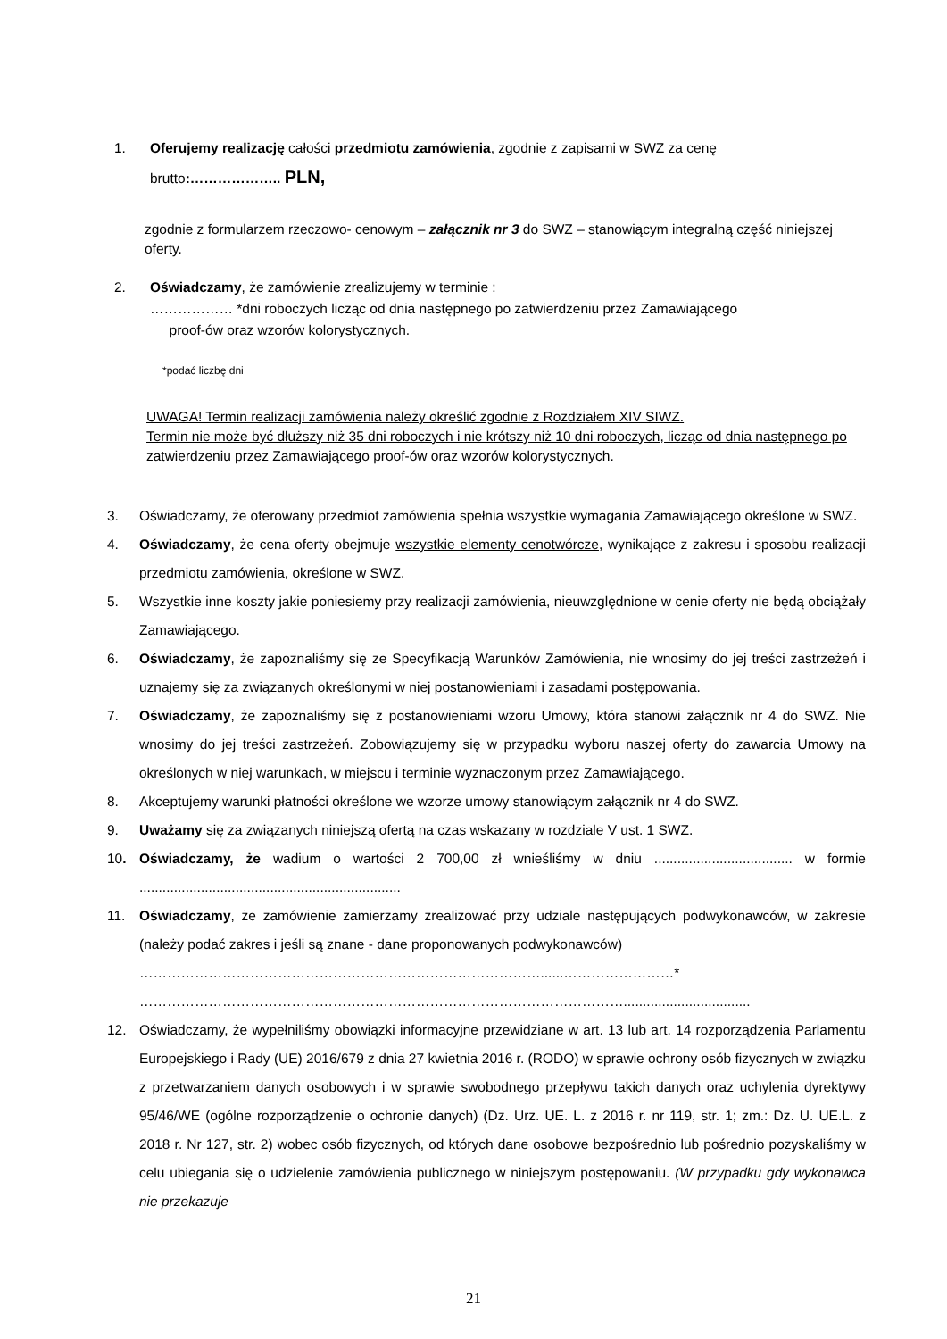1. Oferujemy realizację całości przedmiotu zamówienia, zgodnie z zapisami w SWZ za cenę
brutto:……………….. PLN,
zgodnie z formularzem rzeczowo- cenowym – załącznik nr 3 do SWZ – stanowiącym integralną część niniejszej oferty.
2. Oświadczamy, że zamówienie zrealizujemy w terminie :
……………… *dni roboczych licząc od dnia następnego po zatwierdzeniu przez Zamawiającego
proof-ów oraz wzorów kolorystycznych.
*podać liczbę dni
UWAGA! Termin realizacji zamówienia należy określić zgodnie z Rozdziałem XIV SIWZ.
Termin nie może być dłuższy niż 35 dni roboczych i nie krótszy niż 10 dni roboczych, licząc od dnia następnego po zatwierdzeniu przez Zamawiającego proof-ów oraz wzorów kolorystycznych.
3. Oświadczamy, że oferowany przedmiot zamówienia spełnia wszystkie wymagania Zamawiającego określone w SWZ.
4. Oświadczamy, że cena oferty obejmuje wszystkie elementy cenotwórcze, wynikające z zakresu i sposobu realizacji przedmiotu zamówienia, określone w SWZ.
5. Wszystkie inne koszty jakie poniesiemy przy realizacji zamówienia, nieuwzględnione w cenie oferty nie będą obciążały Zamawiającego.
6. Oświadczamy, że zapoznaliśmy się ze Specyfikacją Warunków Zamówienia, nie wnosimy do jej treści zastrzeżeń i uznajemy się za związanych określonymi w niej postanowieniami i zasadami postępowania.
7. Oświadczamy, że zapoznaliśmy się z postanowieniami wzoru Umowy, która stanowi załącznik nr 4 do SWZ. Nie wnosimy do jej treści zastrzeżeń. Zobowiązujemy się w przypadku wyboru naszej oferty do zawarcia Umowy na określonych w niej warunkach, w miejscu i terminie wyznaczonym przez Zamawiającego.
8. Akceptujemy warunki płatności określone we wzorze umowy stanowiącym załącznik nr 4 do SWZ.
9. Uważamy się za związanych niniejszą ofertą na czas wskazany w rozdziale V ust. 1 SWZ.
10. Oświadczamy, że wadium o wartości 2 700,00 zł wnieśliśmy w dniu .................................... w formie ....................................................................
11. Oświadczamy, że zamówienie zamierzamy zrealizować przy udziale następujących podwykonawców, w zakresie (należy podać zakres i jeśli są znane - dane proponowanych podwykonawców)
……………………………………………………………………………......……………………*
…………………………………………………………………………………………….................................
12. Oświadczamy, że wypełniliśmy obowiązki informacyjne przewidziane w art. 13 lub art. 14 rozporządzenia Parlamentu Europejskiego i Rady (UE) 2016/679 z dnia 27 kwietnia 2016 r. (RODO) w sprawie ochrony osób fizycznych w związku z przetwarzaniem danych osobowych i w sprawie swobodnego przepływu takich danych oraz uchylenia dyrektywy 95/46/WE (ogólne rozporządzenie o ochronie danych) (Dz. Urz. UE. L. z 2016 r. nr 119, str. 1; zm.: Dz. U. UE.L. z 2018 r. Nr 127, str. 2) wobec osób fizycznych, od których dane osobowe bezpośrednio lub pośrednio pozyskaliśmy w celu ubiegania się o udzielenie zamówienia publicznego w niniejszym postępowaniu. (W przypadku gdy wykonawca nie przekazuje
21